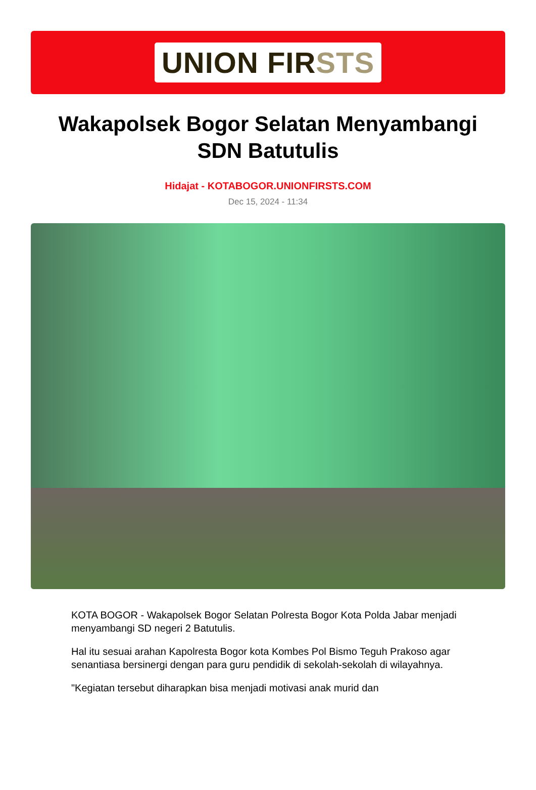UNION FIRSTS
Wakapolsek Bogor Selatan Menyambangi SDN Batutulis
Hidajat - KOTABOGOR.UNIONFIRSTS.COM
Dec 15, 2024 - 11:34
KOTA BOGOR - Wakapolsek Bogor Selatan Polresta Bogor Kota Polda Jabar menjadi menyambangi SD negeri 2 Batutulis.
Hal itu sesuai arahan Kapolresta Bogor kota Kombes Pol Bismo Teguh Prakoso agar senantiasa bersinergi dengan para guru pendidik di sekolah-sekolah di wilayahnya.
"Kegiatan tersebut diharapkan bisa menjadi motivasi anak murid dan